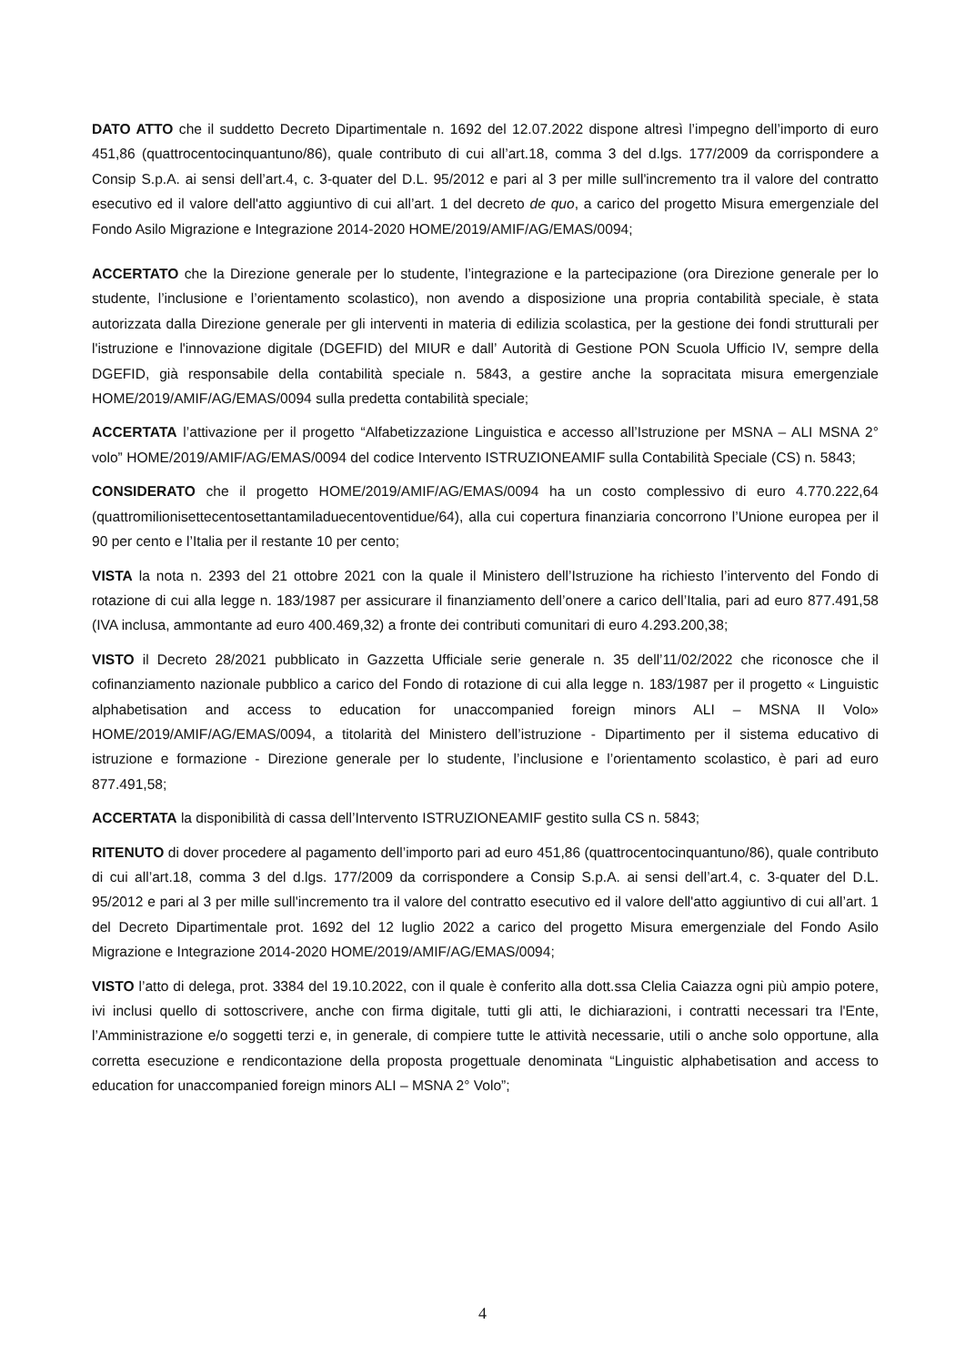DATO ATTO che il suddetto Decreto Dipartimentale n. 1692 del 12.07.2022 dispone altresì l’impegno dell’importo di euro 451,86 (quattrocentocinquantuno/86), quale contributo di cui all’art.18, comma 3 del d.lgs. 177/2009 da corrispondere a Consip S.p.A. ai sensi dell’art.4, c. 3-quater del D.L. 95/2012 e pari al 3 per mille sull'incremento tra il valore del contratto esecutivo ed il valore dell'atto aggiuntivo di cui all’art. 1 del decreto de quo, a carico del progetto Misura emergenziale del Fondo Asilo Migrazione e Integrazione 2014-2020 HOME/2019/AMIF/AG/EMAS/0094;
ACCERTATO che la Direzione generale per lo studente, l’integrazione e la partecipazione (ora Direzione generale per lo studente, l’inclusione e l’orientamento scolastico), non avendo a disposizione una propria contabilità speciale, è stata autorizzata dalla Direzione generale per gli interventi in materia di edilizia scolastica, per la gestione dei fondi strutturali per l'istruzione e l'innovazione digitale (DGEFID) del MIUR e dall’ Autorità di Gestione PON Scuola Ufficio IV, sempre della DGEFID, già responsabile della contabilità speciale n. 5843, a gestire anche la sopracitata misura emergenziale HOME/2019/AMIF/AG/EMAS/0094 sulla predetta contabilità speciale;
ACCERTATA l’attivazione per il progetto “Alfabetizzazione Linguistica e accesso all’Istruzione per MSNA – ALI MSNA 2° volo” HOME/2019/AMIF/AG/EMAS/0094 del codice Intervento ISTRUZIONEAMIF sulla Contabilità Speciale (CS) n. 5843;
CONSIDERATO che il progetto HOME/2019/AMIF/AG/EMAS/0094 ha un costo complessivo di euro 4.770.222,64 (quattromilionisettecentosettantamiladuecentoventidue/64), alla cui copertura finanziaria concorrono l’Unione europea per il 90 per cento e l’Italia per il restante 10 per cento;
VISTA la nota n. 2393 del 21 ottobre 2021 con la quale il Ministero dell’Istruzione ha richiesto l’intervento del Fondo di rotazione di cui alla legge n. 183/1987 per assicurare il finanziamento dell’onere a carico dell’Italia, pari ad euro 877.491,58 (IVA inclusa, ammontante ad euro 400.469,32) a fronte dei contributi comunitari di euro 4.293.200,38;
VISTO il Decreto 28/2021 pubblicato in Gazzetta Ufficiale serie generale n. 35 dell’11/02/2022 che riconosce che il cofinanziamento nazionale pubblico a carico del Fondo di rotazione di cui alla legge n. 183/1987 per il progetto « Linguistic alphabetisation and access to education for unaccompanied foreign minors ALI – MSNA II Volo» HOME/2019/AMIF/AG/EMAS/0094, a titolarità del Ministero dell’istruzione - Dipartimento per il sistema educativo di istruzione e formazione - Direzione generale per lo studente, l’inclusione e l’orientamento scolastico, è pari ad euro 877.491,58;
ACCERTATA la disponibilità di cassa dell’Intervento ISTRUZIONEAMIF gestito sulla CS n. 5843;
RITENUTO di dover procedere al pagamento dell’importo pari ad euro 451,86 (quattrocentocinquantuno/86), quale contributo di cui all’art.18, comma 3 del d.lgs. 177/2009 da corrispondere a Consip S.p.A. ai sensi dell’art.4, c. 3-quater del D.L. 95/2012 e pari al 3 per mille sull'incremento tra il valore del contratto esecutivo ed il valore dell'atto aggiuntivo di cui all’art. 1 del Decreto Dipartimentale prot. 1692 del 12 luglio 2022 a carico del progetto Misura emergenziale del Fondo Asilo Migrazione e Integrazione 2014-2020 HOME/2019/AMIF/AG/EMAS/0094;
VISTO l’atto di delega, prot. 3384 del 19.10.2022, con il quale è conferito alla dott.ssa Clelia Caiazza ogni più ampio potere, ivi inclusi quello di sottoscrivere, anche con firma digitale, tutti gli atti, le dichiarazioni, i contratti necessari tra l'Ente, l’Amministrazione e/o soggetti terzi e, in generale, di compiere tutte le attività necessarie, utili o anche solo opportune, alla corretta esecuzione e rendicontazione della proposta progettuale denominata “Linguistic alphabetisation and access to education for unaccompanied foreign minors ALI – MSNA 2° Volo”;
4